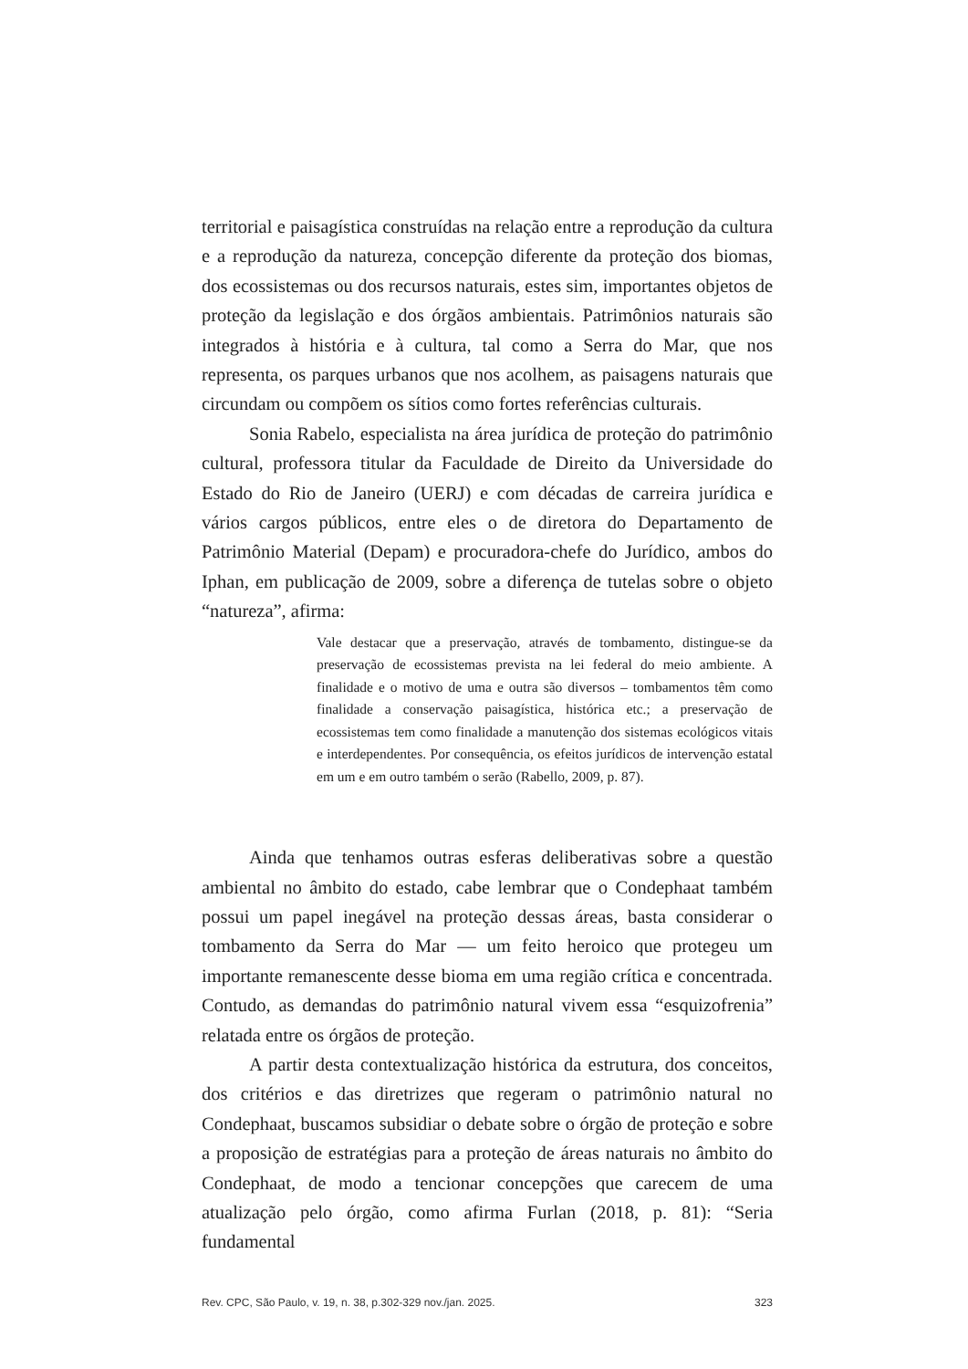territorial e paisagística construídas na relação entre a reprodução da cultura e a reprodução da natureza, concepção diferente da proteção dos biomas, dos ecossistemas ou dos recursos naturais, estes sim, importantes objetos de proteção da legislação e dos órgãos ambientais. Patrimônios naturais são integrados à história e à cultura, tal como a Serra do Mar, que nos representa, os parques urbanos que nos acolhem, as paisagens naturais que circundam ou compõem os sítios como fortes referências culturais.
Sonia Rabelo, especialista na área jurídica de proteção do patrimônio cultural, professora titular da Faculdade de Direito da Universidade do Estado do Rio de Janeiro (UERJ) e com décadas de carreira jurídica e vários cargos públicos, entre eles o de diretora do Departamento de Patrimônio Material (Depam) e procuradora-chefe do Jurídico, ambos do Iphan, em publicação de 2009, sobre a diferença de tutelas sobre o objeto “natureza”, afirma:
Vale destacar que a preservação, através de tombamento, distingue-se da preservação de ecossistemas prevista na lei federal do meio ambiente. A finalidade e o motivo de uma e outra são diversos – tombamentos têm como finalidade a conservação paisagística, histórica etc.; a preservação de ecossistemas tem como finalidade a manutenção dos sistemas ecológicos vitais e interdependentes. Por consequência, os efeitos jurídicos de intervenção estatal em um e em outro também o serão (Rabello, 2009, p. 87).
Ainda que tenhamos outras esferas deliberativas sobre a questão ambiental no âmbito do estado, cabe lembrar que o Condephaat também possui um papel inegável na proteção dessas áreas, basta considerar o tombamento da Serra do Mar — um feito heroico que protegeu um importante remanescente desse bioma em uma região crítica e concentrada. Contudo, as demandas do patrimônio natural vivem essa “esquizofrenia” relatada entre os órgãos de proteção.
A partir desta contextualização histórica da estrutura, dos conceitos, dos critérios e das diretrizes que regeram o patrimônio natural no Condephaat, buscamos subsidiar o debate sobre o órgão de proteção e sobre a proposição de estratégias para a proteção de áreas naturais no âmbito do Condephaat, de modo a tencionar concepções que carecem de uma atualização pelo órgão, como afirma Furlan (2018, p. 81): “Seria fundamental
Rev. CPC, São Paulo, v. 19, n. 38, p.302-329 nov./jan. 2025. 323